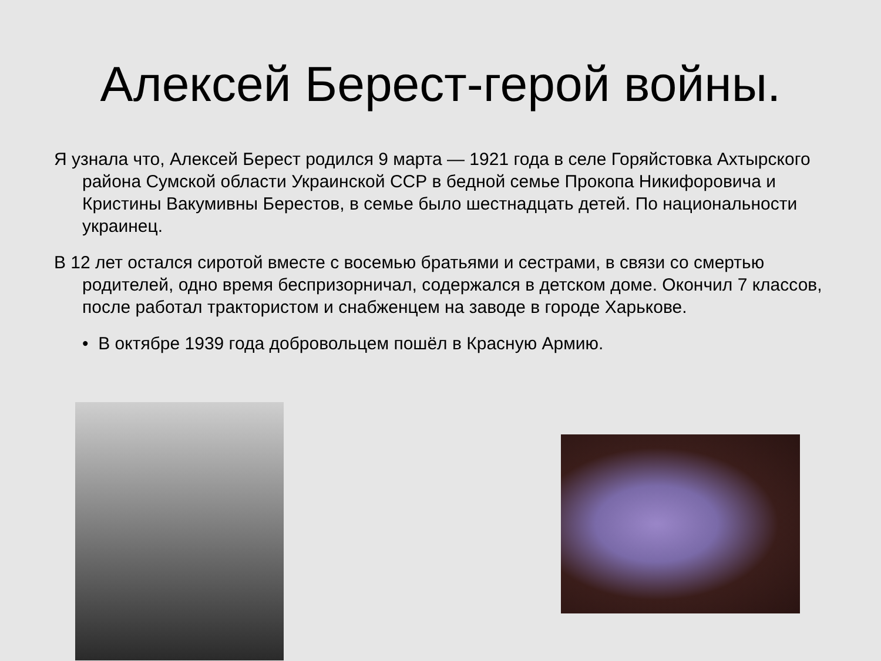Алексей Берест-герой войны.
Я узнала что, Алексей Берест родился 9 марта — 1921 года в селе Горяйстовка Ахтырского района Сумской области Украинской ССР в бедной семье Прокопа Никифоровича и Кристины Вакумивны Берестов, в семье было шестнадцать детей. По национальности украинец.
В 12 лет остался сиротой вместе с восемью братьями и сестрами, в связи со смертью родителей, одно время беспризорничал, содержался в детском доме. Окончил 7 классов, после работал трактористом и снабженцем на заводе в городе Харькове.
• В октябре 1939 года добровольцем пошёл в Красную Армию.